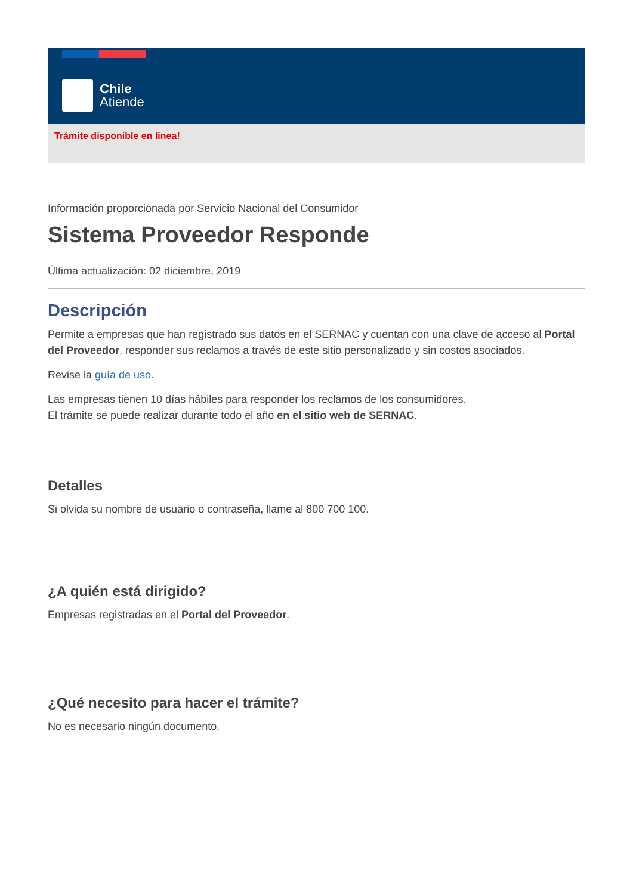Chile
Atiende
Trámite disponible en linea!
Información proporcionada por Servicio Nacional del Consumidor
Sistema Proveedor Responde
Última actualización: 02 diciembre, 2019
Descripción
Permite a empresas que han registrado sus datos en el SERNAC y cuentan con una clave de acceso al Portal del Proveedor, responder sus reclamos a través de este sitio personalizado y sin costos asociados.
Revise la guía de uso.
Las empresas tienen 10 días hábiles para responder los reclamos de los consumidores.
El trámite se puede realizar durante todo el año en el sitio web de SERNAC.
Detalles
Si olvida su nombre de usuario o contraseña, llame al 800 700 100.
¿A quién está dirigido?
Empresas registradas en el Portal del Proveedor.
¿Qué necesito para hacer el trámite?
No es necesario ningún documento.